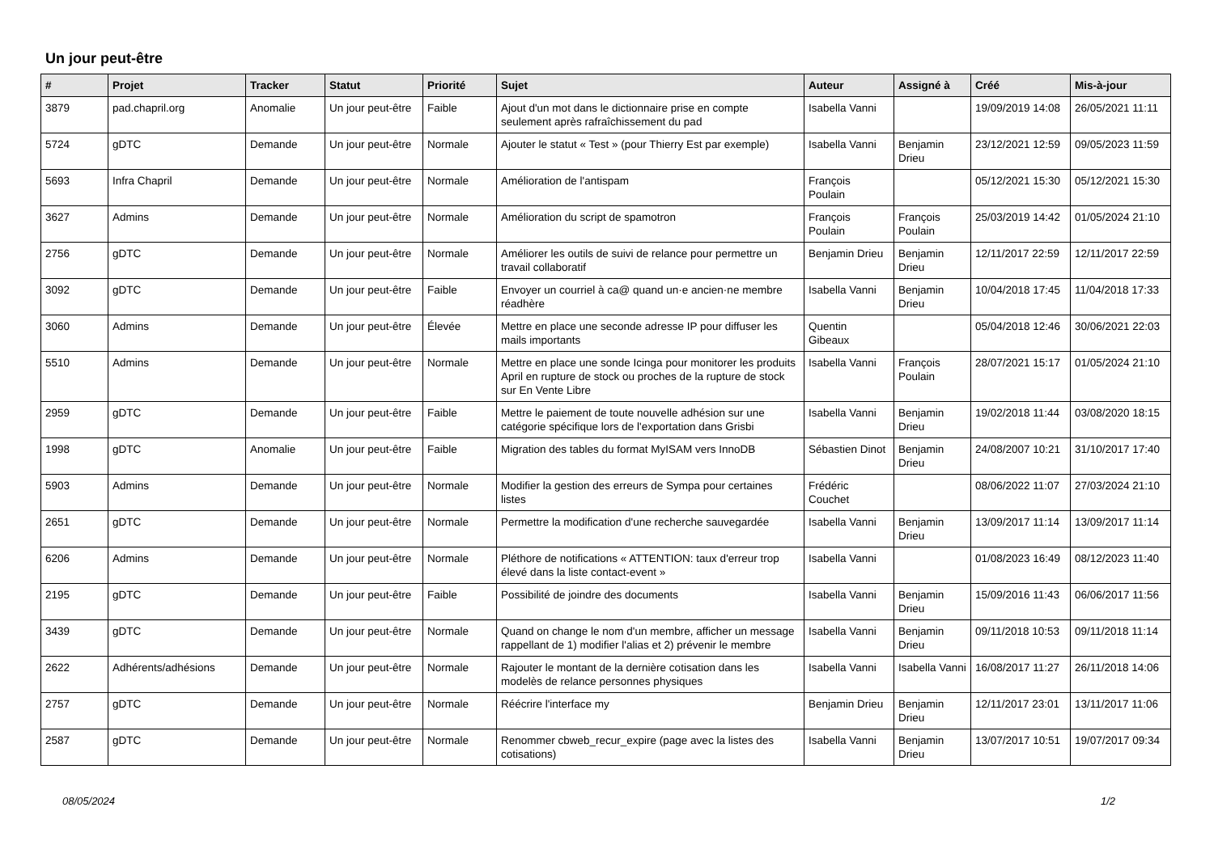Un jour peut-être
| # | Projet | Tracker | Statut | Priorité | Sujet | Auteur | Assigné à | Créé | Mis-à-jour |
| --- | --- | --- | --- | --- | --- | --- | --- | --- | --- |
| 3879 | pad.chapril.org | Anomalie | Un jour peut-être | Faible | Ajout d'un mot dans le dictionnaire prise en compte seulement après rafraîchissement du pad | Isabella Vanni | | 19/09/2019 14:08 | 26/05/2021 11:11 |
| 5724 | gDTC | Demande | Un jour peut-être | Normale | Ajouter le statut « Test » (pour Thierry Est par exemple) | Isabella Vanni | Benjamin Drieu | 23/12/2021 12:59 | 09/05/2023 11:59 |
| 5693 | Infra Chapril | Demande | Un jour peut-être | Normale | Amélioration de l'antispam | François Poulain | | 05/12/2021 15:30 | 05/12/2021 15:30 |
| 3627 | Admins | Demande | Un jour peut-être | Normale | Amélioration du script de spamotron | François Poulain | François Poulain | 25/03/2019 14:42 | 01/05/2024 21:10 |
| 2756 | gDTC | Demande | Un jour peut-être | Normale | Améliorer les outils de suivi de relance pour permettre un travail collaboratif | Benjamin Drieu | Benjamin Drieu | 12/11/2017 22:59 | 12/11/2017 22:59 |
| 3092 | gDTC | Demande | Un jour peut-être | Faible | Envoyer un courriel à ca@ quand un·e ancien·ne membre réadhère | Isabella Vanni | Benjamin Drieu | 10/04/2018 17:45 | 11/04/2018 17:33 |
| 3060 | Admins | Demande | Un jour peut-être | Élevée | Mettre en place une seconde adresse IP pour diffuser les mails importants | Quentin Gibeaux | | 05/04/2018 12:46 | 30/06/2021 22:03 |
| 5510 | Admins | Demande | Un jour peut-être | Normale | Mettre en place une sonde Icinga pour monitorer les produits April en rupture de stock ou proches de la rupture de stock sur En Vente Libre | Isabella Vanni | François Poulain | 28/07/2021 15:17 | 01/05/2024 21:10 |
| 2959 | gDTC | Demande | Un jour peut-être | Faible | Mettre le paiement de toute nouvelle adhésion sur une catégorie spécifique lors de l'exportation dans Grisbi | Isabella Vanni | Benjamin Drieu | 19/02/2018 11:44 | 03/08/2020 18:15 |
| 1998 | gDTC | Anomalie | Un jour peut-être | Faible | Migration des tables du format MyISAM vers InnoDB | Sébastien Dinot | Benjamin Drieu | 24/08/2007 10:21 | 31/10/2017 17:40 |
| 5903 | Admins | Demande | Un jour peut-être | Normale | Modifier la gestion des erreurs de Sympa pour certaines listes | Frédéric Couchet | | 08/06/2022 11:07 | 27/03/2024 21:10 |
| 2651 | gDTC | Demande | Un jour peut-être | Normale | Permettre la modification d'une recherche sauvegardée | Isabella Vanni | Benjamin Drieu | 13/09/2017 11:14 | 13/09/2017 11:14 |
| 6206 | Admins | Demande | Un jour peut-être | Normale | Pléthore de notifications « ATTENTION: taux d'erreur trop élevé dans la liste contact-event » | Isabella Vanni | | 01/08/2023 16:49 | 08/12/2023 11:40 |
| 2195 | gDTC | Demande | Un jour peut-être | Faible | Possibilité de joindre des documents | Isabella Vanni | Benjamin Drieu | 15/09/2016 11:43 | 06/06/2017 11:56 |
| 3439 | gDTC | Demande | Un jour peut-être | Normale | Quand on change le nom d'un membre, afficher un message rappellant de 1) modifier l'alias et 2) prévenir le membre | Isabella Vanni | Benjamin Drieu | 09/11/2018 10:53 | 09/11/2018 11:14 |
| 2622 | Adhérents/adhésions | Demande | Un jour peut-être | Normale | Rajouter le montant de la dernière cotisation dans les modelès de relance personnes physiques | Isabella Vanni | Isabella Vanni | 16/08/2017 11:27 | 26/11/2018 14:06 |
| 2757 | gDTC | Demande | Un jour peut-être | Normale | Réécrire l'interface my | Benjamin Drieu | Benjamin Drieu | 12/11/2017 23:01 | 13/11/2017 11:06 |
| 2587 | gDTC | Demande | Un jour peut-être | Normale | Renommer cbweb_recur_expire (page avec la listes des cotisations) | Isabella Vanni | Benjamin Drieu | 13/07/2017 10:51 | 19/07/2017 09:34 |
08/05/2024 1/2